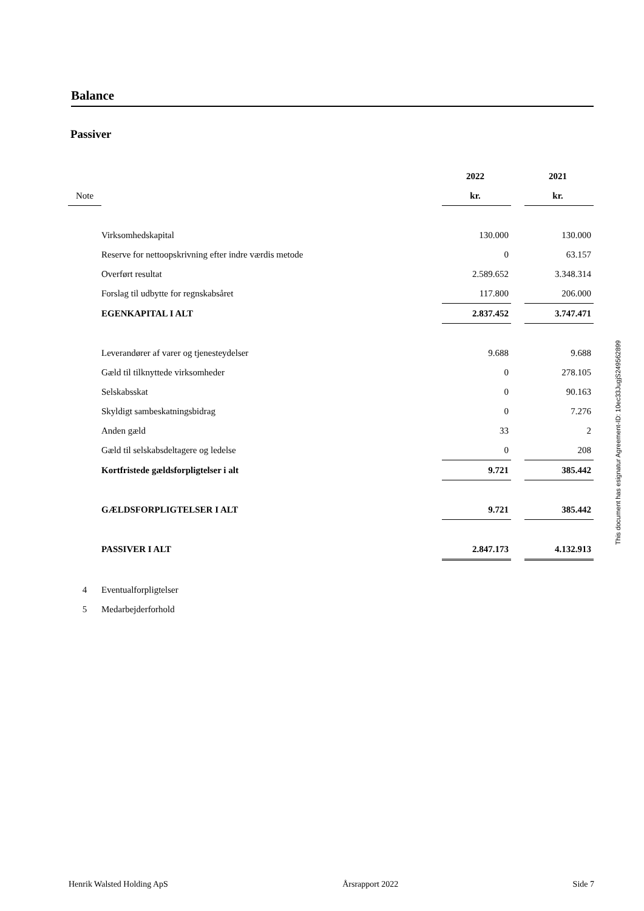Balance
Passiver
| | | 2022 | | 2021 |
| Note | | kr. | | kr. |
| | Virksomhedskapital | 130.000 | | 130.000 |
| | Reserve for nettoopskrivning efter indre værdis metode | 0 | | 63.157 |
| | Overført resultat | 2.589.652 | | 3.348.314 |
| | Forslag til udbytte for regnskabsåret | 117.800 | | 206.000 |
| | EGENKAPITAL I ALT | 2.837.452 | | 3.747.471 |
| | Leverandører af varer og tjenesteydelser | 9.688 | | 9.688 |
| | Gæld til tilknyttede virksomheder | 0 | | 278.105 |
| | Selskabsskat | 0 | | 90.163 |
| | Skyldigt sambeskatningsbidrag | 0 | | 7.276 |
| | Anden gæld | 33 | | 2 |
| | Gæld til selskabsdeltagere og ledelse | 0 | | 208 |
| | Kortfristede gældsforpligtelser i alt | 9.721 | | 385.442 |
| | GÆLDSFORPLIGTELSER I ALT | 9.721 | | 385.442 |
| | PASSIVER I ALT | 2.847.173 | | 4.132.913 |
| 4 | Eventualforpligtelser | | | |
| 5 | Medarbejderforhold | | | |
This document has esignatur Agreement-ID: 10ec33JugjS249562899
Henrik Walsted Holding ApS Årsrapport 2022 Side 7